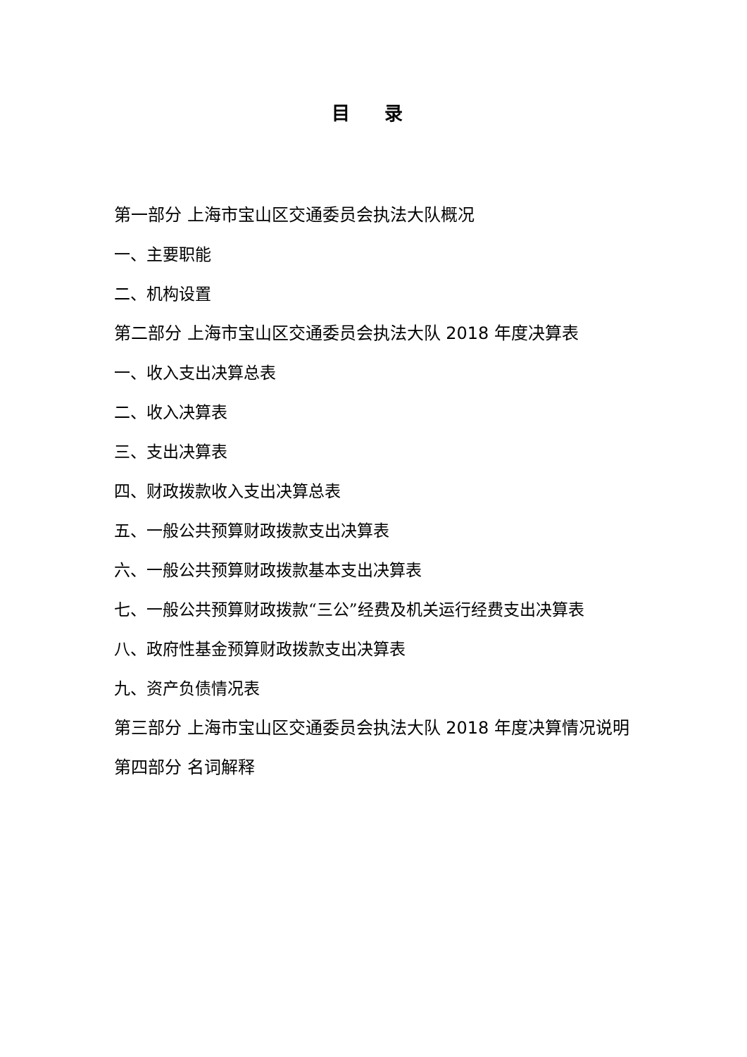目 录
第一部分 上海市宝山区交通委员会执法大队概况
一、主要职能
二、机构设置
第二部分 上海市宝山区交通委员会执法大队 2018 年度决算表
一、收入支出决算总表
二、收入决算表
三、支出决算表
四、财政拨款收入支出决算总表
五、一般公共预算财政拨款支出决算表
六、一般公共预算财政拨款基本支出决算表
七、一般公共预算财政拨款“三公”经费及机关运行经费支出决算表
八、政府性基金预算财政拨款支出决算表
九、资产负债情况表
第三部分 上海市宝山区交通委员会执法大队 2018 年度决算情况说明
第四部分 名词解释